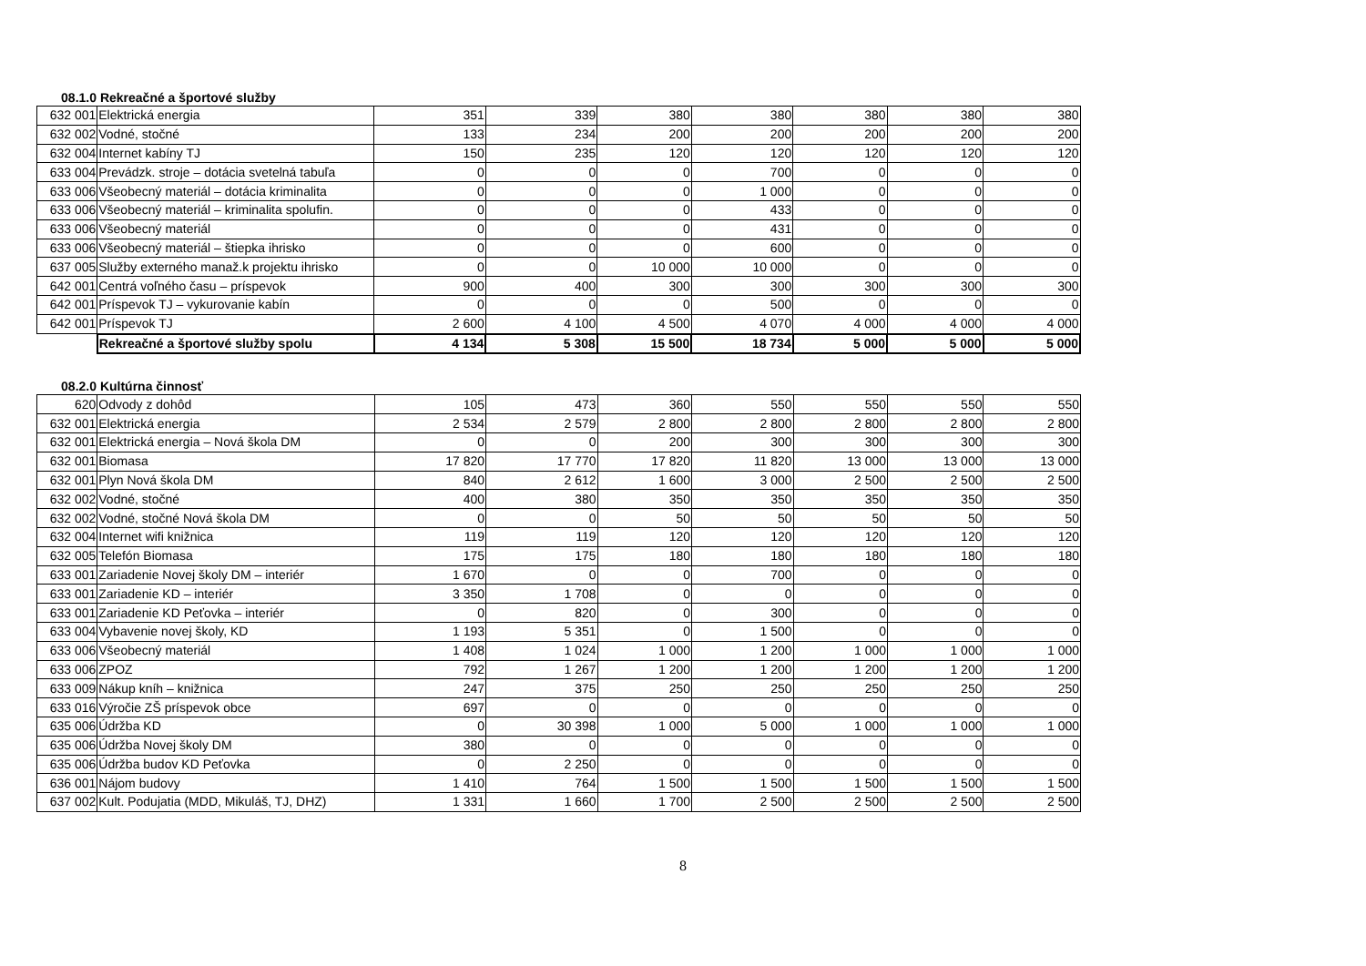08.1.0 Rekreačné a športové služby
| 632 001 | Elektrická energia | 351 | 339 | 380 | 380 | 380 | 380 | 380 |
| 632 002 | Vodné, stočné | 133 | 234 | 200 | 200 | 200 | 200 | 200 |
| 632 004 | Internet kabíny TJ | 150 | 235 | 120 | 120 | 120 | 120 | 120 |
| 633 004 | Prevádzk. stroje – dotácia svetelná tabuľa | 0 | 0 | 0 | 700 | 0 | 0 | 0 |
| 633 006 | Všeobecný materiál – dotácia kriminalita | 0 | 0 | 0 | 1 000 | 0 | 0 | 0 |
| 633 006 | Všeobecný materiál – kriminalita spolufin. | 0 | 0 | 0 | 433 | 0 | 0 | 0 |
| 633 006 | Všeobecný materiál | 0 | 0 | 0 | 431 | 0 | 0 | 0 |
| 633 006 | Všeobecný materiál – štiepka ihrisko | 0 | 0 | 0 | 600 | 0 | 0 | 0 |
| 637 005 | Služby externého manaž.k projektu ihrisko | 0 | 0 | 10 000 | 10 000 | 0 | 0 | 0 |
| 642 001 | Centrá voľného času – príspevok | 900 | 400 | 300 | 300 | 300 | 300 | 300 |
| 642 001 | Príspevok TJ – vykurovanie kabín | 0 | 0 | 0 | 500 | 0 | 0 | 0 |
| 642 001 | Príspevok TJ | 2 600 | 4 100 | 4 500 | 4 070 | 4 000 | 4 000 | 4 000 |
| | Rekreačné a športové služby spolu | 4 134 | 5 308 | 15 500 | 18 734 | 5 000 | 5 000 | 5 000 |
08.2.0 Kultúrna činnosť
| 620 | Odvody z dohôd | 105 | 473 | 360 | 550 | 550 | 550 | 550 |
| 632 001 | Elektrická energia | 2 534 | 2 579 | 2 800 | 2 800 | 2 800 | 2 800 | 2 800 |
| 632 001 | Elektrická energia – Nová škola DM | 0 | 0 | 200 | 300 | 300 | 300 | 300 |
| 632 001 | Biomasa | 17 820 | 17 770 | 17 820 | 11 820 | 13 000 | 13 000 | 13 000 |
| 632 001 | Plyn Nová škola DM | 840 | 2 612 | 1 600 | 3 000 | 2 500 | 2 500 | 2 500 |
| 632 002 | Vodné, stočné | 400 | 380 | 350 | 350 | 350 | 350 | 350 |
| 632 002 | Vodné, stočné Nová škola DM | 0 | 0 | 50 | 50 | 50 | 50 | 50 |
| 632 004 | Internet wifi knižnica | 119 | 119 | 120 | 120 | 120 | 120 | 120 |
| 632 005 | Telefón Biomasa | 175 | 175 | 180 | 180 | 180 | 180 | 180 |
| 633 001 | Zariadenie Novej školy DM – interiér | 1 670 | 0 | 0 | 700 | 0 | 0 | 0 |
| 633 001 | Zariadenie KD – interiér | 3 350 | 1 708 | 0 | 0 | 0 | 0 | 0 |
| 633 001 | Zariadenie KD Peťovka – interiér | 0 | 820 | 0 | 300 | 0 | 0 | 0 |
| 633 004 | Vybavenie novej školy, KD | 1 193 | 5 351 | 0 | 1 500 | 0 | 0 | 0 |
| 633 006 | Všeobecný materiál | 1 408 | 1 024 | 1 000 | 1 200 | 1 000 | 1 000 | 1 000 |
| 633 006 | ZPOZ | 792 | 1 267 | 1 200 | 1 200 | 1 200 | 1 200 | 1 200 |
| 633 009 | Nákup kníh – knižnica | 247 | 375 | 250 | 250 | 250 | 250 | 250 |
| 633 016 | Výročie ZŠ príspevok obce | 697 | 0 | 0 | 0 | 0 | 0 | 0 |
| 635 006 | Údržba KD | 0 | 30 398 | 1 000 | 5 000 | 1 000 | 1 000 | 1 000 |
| 635 006 | Údržba Novej školy DM | 380 | 0 | 0 | 0 | 0 | 0 | 0 |
| 635 006 | Údržba budov KD Peťovka | 0 | 2 250 | 0 | 0 | 0 | 0 | 0 |
| 636 001 | Nájom budovy | 1 410 | 764 | 1 500 | 1 500 | 1 500 | 1 500 | 1 500 |
| 637 002 | Kult. Podujatia (MDD, Mikuláš, TJ, DHZ) | 1 331 | 1 660 | 1 700 | 2 500 | 2 500 | 2 500 | 2 500 |
8